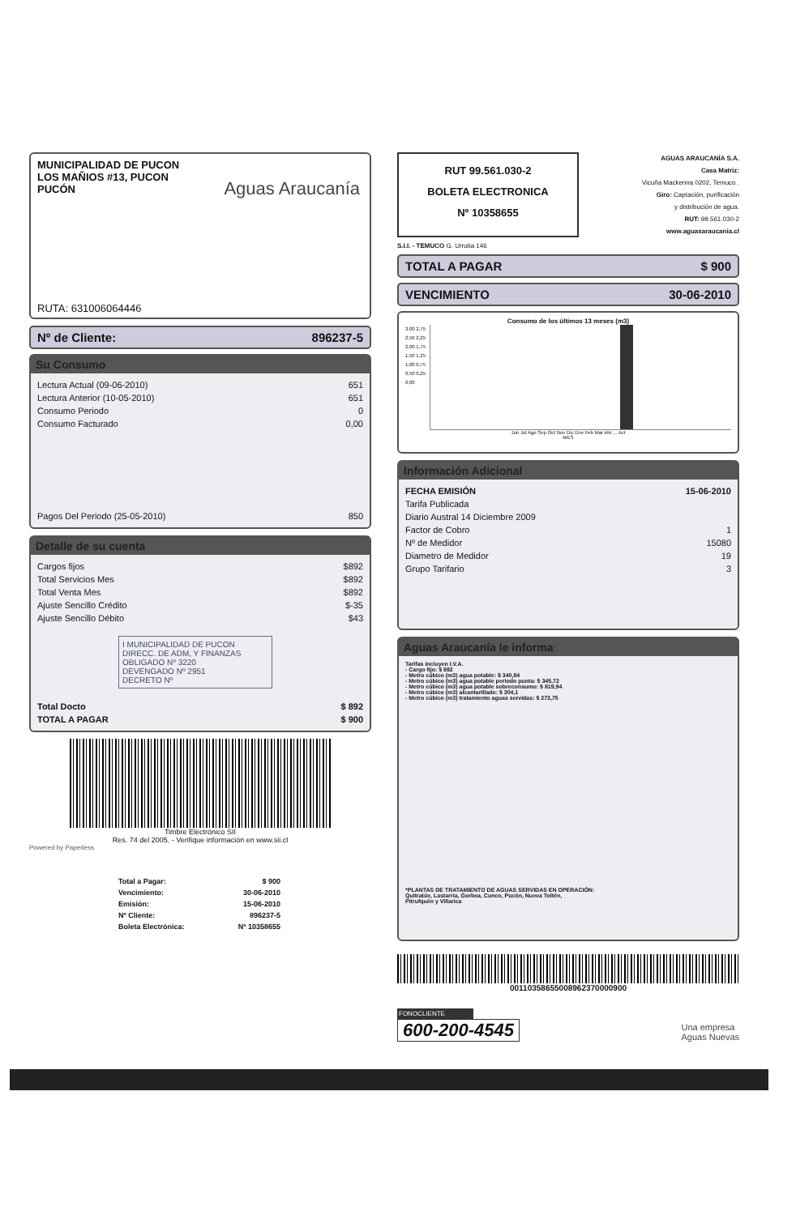MUNICIPALIDAD DE PUCON
LOS MAÑIOS #13, PUCON
PUCÓN
Aguas Araucanía
RUTA: 631006064446
Nº de Cliente: 896237-5
Su Consumo
| Lectura Actual (09-06-2010) | 651 |
| Lectura Anterior (10-05-2010) | 651 |
| Consumo Periodo | 0 |
| Consumo Facturado | 0,00 |
| Pagos Del Periodo (25-05-2010) | 850 |
Detalle de su cuenta
| Cargos fijos | $892 |
| Total Servicios Mes | $892 |
| Total Venta Mes | $892 |
| Ajuste Sencillo Crédito | $-35 |
| Ajuste Sencillo Débito | $43 |
I MUNICIPALIDAD DE PUCON
DIRECC. DE ADM, Y FINANZAS
OBLIGADO Nº 3220
DEVENGADO Nº 2951
DECRETO Nº
| Total Docto | $ 892 |
| TOTAL A PAGAR | $ 900 |
Timbre Electrónico SII
Res. 74 del 2005. - Verifique información en www.sii.cl
Powered by Paperless
| Total a Pagar: | $ 900 |
| Vencimiento: | 30-06-2010 |
| Emisión: | 15-06-2010 |
| Nº Cliente: | 896237-5 |
| Boleta Electrónica: | Nº 10358655 |
RUT 99.561.030-2
BOLETA ELECTRONICA
Nº 10358655
AGUAS ARAUCANÍA S.A.
Casa Matriz:
Vicuña Mackenna 0202, Temuco .
Giro: Captación, purificación
y distribución de agua.
RUT: 99.561.030-2
www.aguasaraucania.cl
S.I.I. - TEMUCO G. Urrutia 146
TOTAL A PAGAR $ 900
VENCIMIENTO 30-06-2010
Consumo de los últimos 13 meses (m3)
3,00 2,75 2,50 2,25 2,00 1,75 1,50 1,25 1,00 0,75 0,50 0,25 0,00
Jun Jul Ago Sep Oct Nov Dic Ene Feb Mar Abr ... Act
MES
Información Adicional
| FECHA EMISIÓN | 15-06-2010 |
| Tarifa Publicada | |
| Diario Austral 14 Diciembre 2009 | |
| Factor de Cobro | 1 |
| Nº de Medidor | 15080 |
| Diametro de Medidor | 19 |
| Grupo Tarifario | 3 |
Aguas Araucanía le informa
Tarifas incluyen I.V.A.
- Cargo fijo: $ 892
- Metro cúbico (m3) agua potable: $ 340,84
- Metro cúbico (m3) agua potable periodo punta: $ 345,72
- Metro cúbico (m3) agua potable sobreconsumo: $ 819,94
- Metro cúbico (m3) alcantarillado: $ 304,1
- Metro cúbico (m3) tratamiento aguas servidas: $ 273,75
*PLANTAS DE TRATAMIENTO DE AGUAS SERVIDAS EN OPERACIÓN:
Quitratúe, Lastarria, Gorbea, Cunco, Pucón, Nueva Toltén,
Pitrufquén y Villarica
00110358655008962370000900
FONOCLIENTE
600-200-4545
Una empresa
Aguas Nuevas